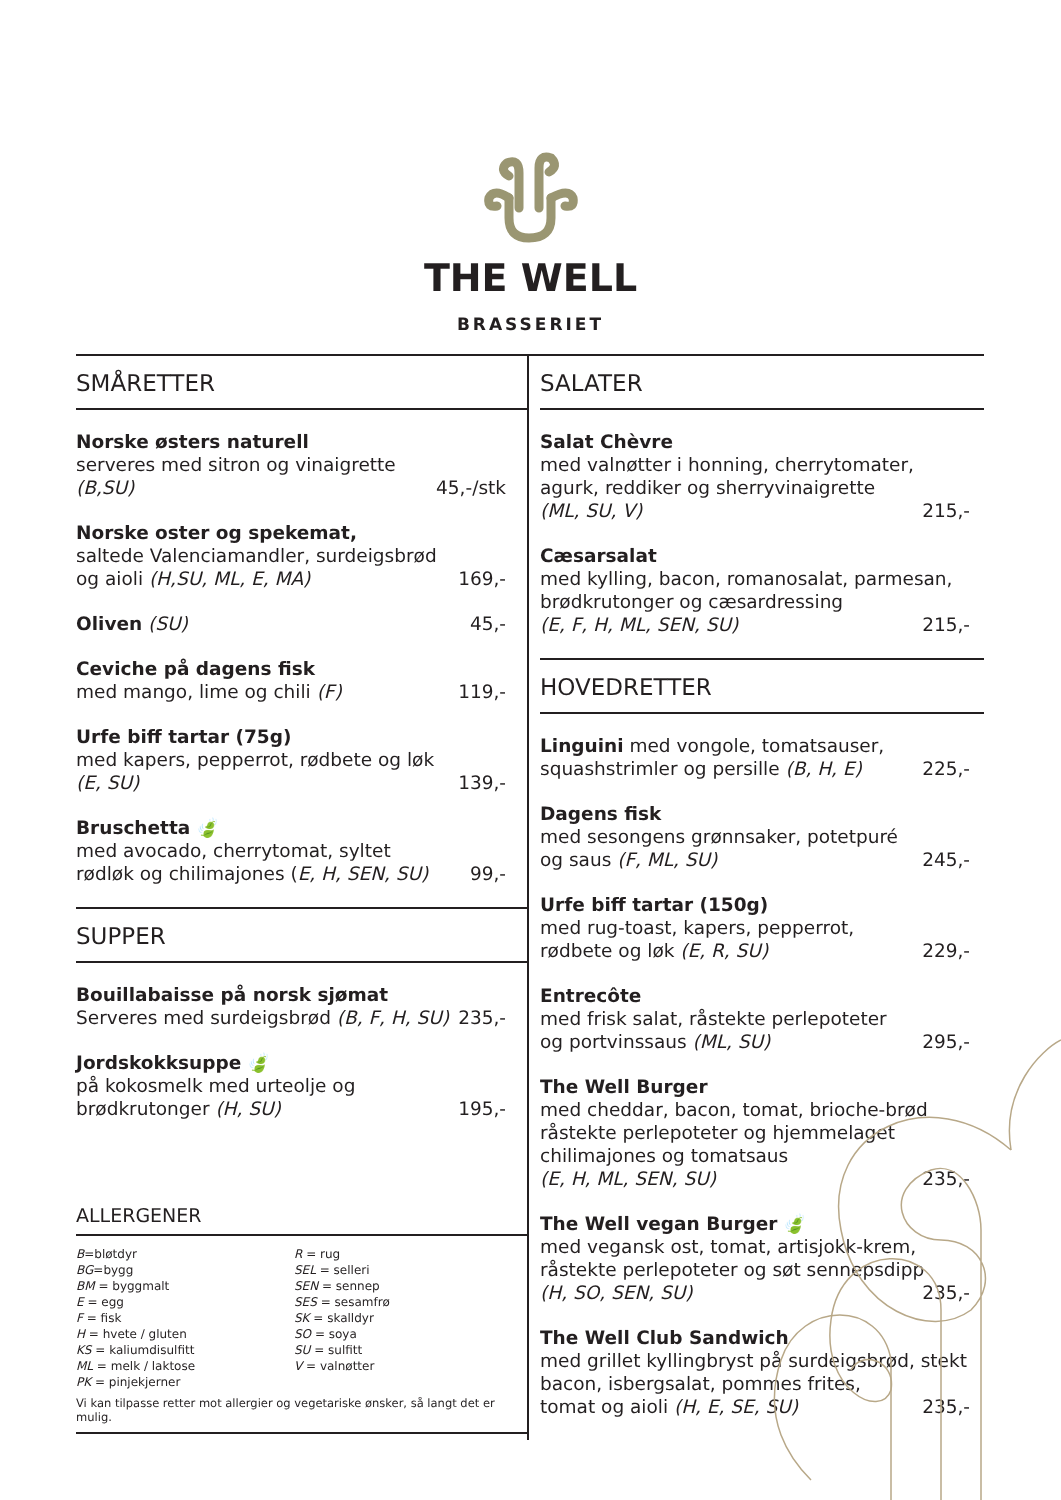THE WELL
BRASSERIET
SMÅRETTER
Norske østers naturell
serveres med sitron og vinaigrette
(B,SU) 45,-/stk
Norske oster og spekemat,
saltede Valenciamandler, surdeigsbrød
og aioli (H,SU, ML, E, MA) 169,-
Oliven (SU) 45,-
Ceviche på dagens fisk
med mango, lime og chili (F) 119,-
Urfe biff tartar (75g)
med kapers, pepperrot, rødbete og løk
(E, SU) 139,-
Bruschetta 🍃
med avocado, cherrytomat, syltet
rødløk og chilimajones (E, H, SEN, SU) 99,-
SUPPER
Bouillabaisse på norsk sjømat
Serveres med surdeigsbrød (B, F, H, SU) 235,-
Jordskokksuppe 🍃
på kokosmelk med urteolje og
brødkrutonger (H, SU) 195,-
ALLERGENER
B=bløtdyr
BG=bygg
BM = byggmalt
E = egg
F = fisk
H = hvete / gluten
KS = kaliumdisulfitt
ML = melk / laktose
PK = pinjekjerner
R = rug
SEL = selleri
SEN = sennep
SES = sesamfrø
SK = skalldyr
SO = soya
SU = sulfitt
V = valnøtter
Vi kan tilpasse retter mot allergier og vegetariske ønsker, så langt det er mulig.
SALATER
Salat Chèvre
med valnøtter i honning, cherrytomater, agurk, reddiker og sherryvinaigrette
(ML, SU, V) 215,-
Cæsarsalat
med kylling, bacon, romanosalat, parmesan, brødkrutonger og cæsardressing
(E, F, H, ML, SEN, SU) 215,-
HOVEDRETTER
Linguini med vongole, tomatsauser,
squashstrimler og persille (B, H, E) 225,-
Dagens fisk
med sesongens grønnsaker, potetpuré
og saus (F, ML, SU) 245,-
Urfe biff tartar (150g)
med rug-toast, kapers, pepperrot,
rødbete og løk (E, R, SU) 229,-
Entrecôte
med frisk salat, råstekte perlepoteter
og portvinssaus (ML, SU) 295,-
The Well Burger
med cheddar, bacon, tomat, brioche-brød råstekte perlepoteter og hjemmelaget chilimajones og tomatsaus
(E, H, ML, SEN, SU) 235,-
The Well vegan Burger 🍃
med vegansk ost, tomat, artisjokk-krem, råstekte perlepoteter og søt sennepsdipp
(H, SO, SEN, SU) 235,-
The Well Club Sandwich
med grillet kyllingbryst på surdeigsbrød, stekt bacon, isbergsalat, pommes frites,
tomat og aioli (H, E, SE, SU) 235,-